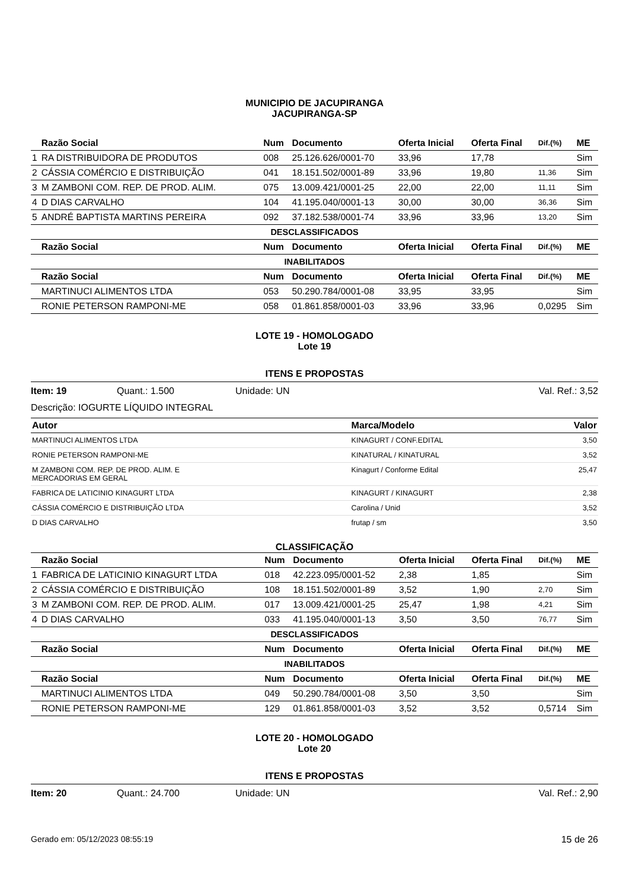MUNICIPIO DE JACUPIRANGA
JACUPIRANGA-SP
| | Razão Social | Num | Documento | Oferta Inicial | Oferta Final | Dif.(%) | ME |
| --- | --- | --- | --- | --- | --- | --- | --- |
| 1 | RA DISTRIBUIDORA DE PRODUTOS | 008 | 25.126.626/0001-70 | 33,96 | 17,78 | | Sim |
| 2 | CÁSSIA COMÉRCIO E DISTRIBUIÇÃO | 041 | 18.151.502/0001-89 | 33,96 | 19,80 | 11,36 | Sim |
| 3 | M ZAMBONI COM. REP. DE PROD. ALIM. | 075 | 13.009.421/0001-25 | 22,00 | 22,00 | 11,11 | Sim |
| 4 | D DIAS CARVALHO | 104 | 41.195.040/0001-13 | 30,00 | 30,00 | 36,36 | Sim |
| 5 | ANDRÉ BAPTISTA MARTINS PEREIRA | 092 | 37.182.538/0001-74 | 33,96 | 33,96 | 13,20 | Sim |
| DESCLASSIFICADOS | | | | | | | |
| | Razão Social | Num | Documento | Oferta Inicial | Oferta Final | Dif.(%) | ME |
| INABILITADOS | | | | | | | |
| | Razão Social | Num | Documento | Oferta Inicial | Oferta Final | Dif.(%) | ME |
| | MARTINUCI ALIMENTOS LTDA | 053 | 50.290.784/0001-08 | 33,95 | 33,95 | | Sim |
| | RONIE PETERSON RAMPONI-ME | 058 | 01.861.858/0001-03 | 33,96 | 33,96 | 0,0295 | Sim |
LOTE 19 - HOMOLOGADO
Lote 19
ITENS E PROPOSTAS
Item: 19 Quant.: 1.500 Unidade: UN Val. Ref.: 3,52
Descrição: IOGURTE LÍQUIDO INTEGRAL
| Autor | Marca/Modelo | Valor |
| --- | --- | --- |
| MARTINUCI ALIMENTOS LTDA | KINAGURT / CONF.EDITAL | 3,50 |
| RONIE PETERSON RAMPONI-ME | KINATURAL / KINATURAL | 3,52 |
| M ZAMBONI COM. REP. DE PROD. ALIM. E MERCADORIAS EM GERAL | Kinagurt / Conforme Edital | 25,47 |
| FABRICA DE LATICINIO KINAGURT LTDA | KINAGURT / KINAGURT | 2,38 |
| CÁSSIA COMÉRCIO E DISTRIBUIÇÃO LTDA | Carolina / Unid | 3,52 |
| D DIAS CARVALHO | frutap / sm | 3,50 |
CLASSIFICAÇÃO
| | Razão Social | Num | Documento | Oferta Inicial | Oferta Final | Dif.(%) | ME |
| --- | --- | --- | --- | --- | --- | --- | --- |
| 1 | FABRICA DE LATICINIO KINAGURT LTDA | 018 | 42.223.095/0001-52 | 2,38 | 1,85 | | Sim |
| 2 | CÁSSIA COMÉRCIO E DISTRIBUIÇÃO | 108 | 18.151.502/0001-89 | 3,52 | 1,90 | 2,70 | Sim |
| 3 | M ZAMBONI COM. REP. DE PROD. ALIM. | 017 | 13.009.421/0001-25 | 25,47 | 1,98 | 4,21 | Sim |
| 4 | D DIAS CARVALHO | 033 | 41.195.040/0001-13 | 3,50 | 3,50 | 76,77 | Sim |
| DESCLASSIFICADOS | | | | | | | |
| | Razão Social | Num | Documento | Oferta Inicial | Oferta Final | Dif.(%) | ME |
| INABILITADOS | | | | | | | |
| | Razão Social | Num | Documento | Oferta Inicial | Oferta Final | Dif.(%) | ME |
| | MARTINUCI ALIMENTOS LTDA | 049 | 50.290.784/0001-08 | 3,50 | 3,50 | | Sim |
| | RONIE PETERSON RAMPONI-ME | 129 | 01.861.858/0001-03 | 3,52 | 3,52 | 0,5714 | Sim |
LOTE 20 - HOMOLOGADO
Lote 20
ITENS E PROPOSTAS
Item: 20 Quant.: 24.700 Unidade: UN Val. Ref.: 2,90
Gerado em: 05/12/2023 08:55:19 15 de 26